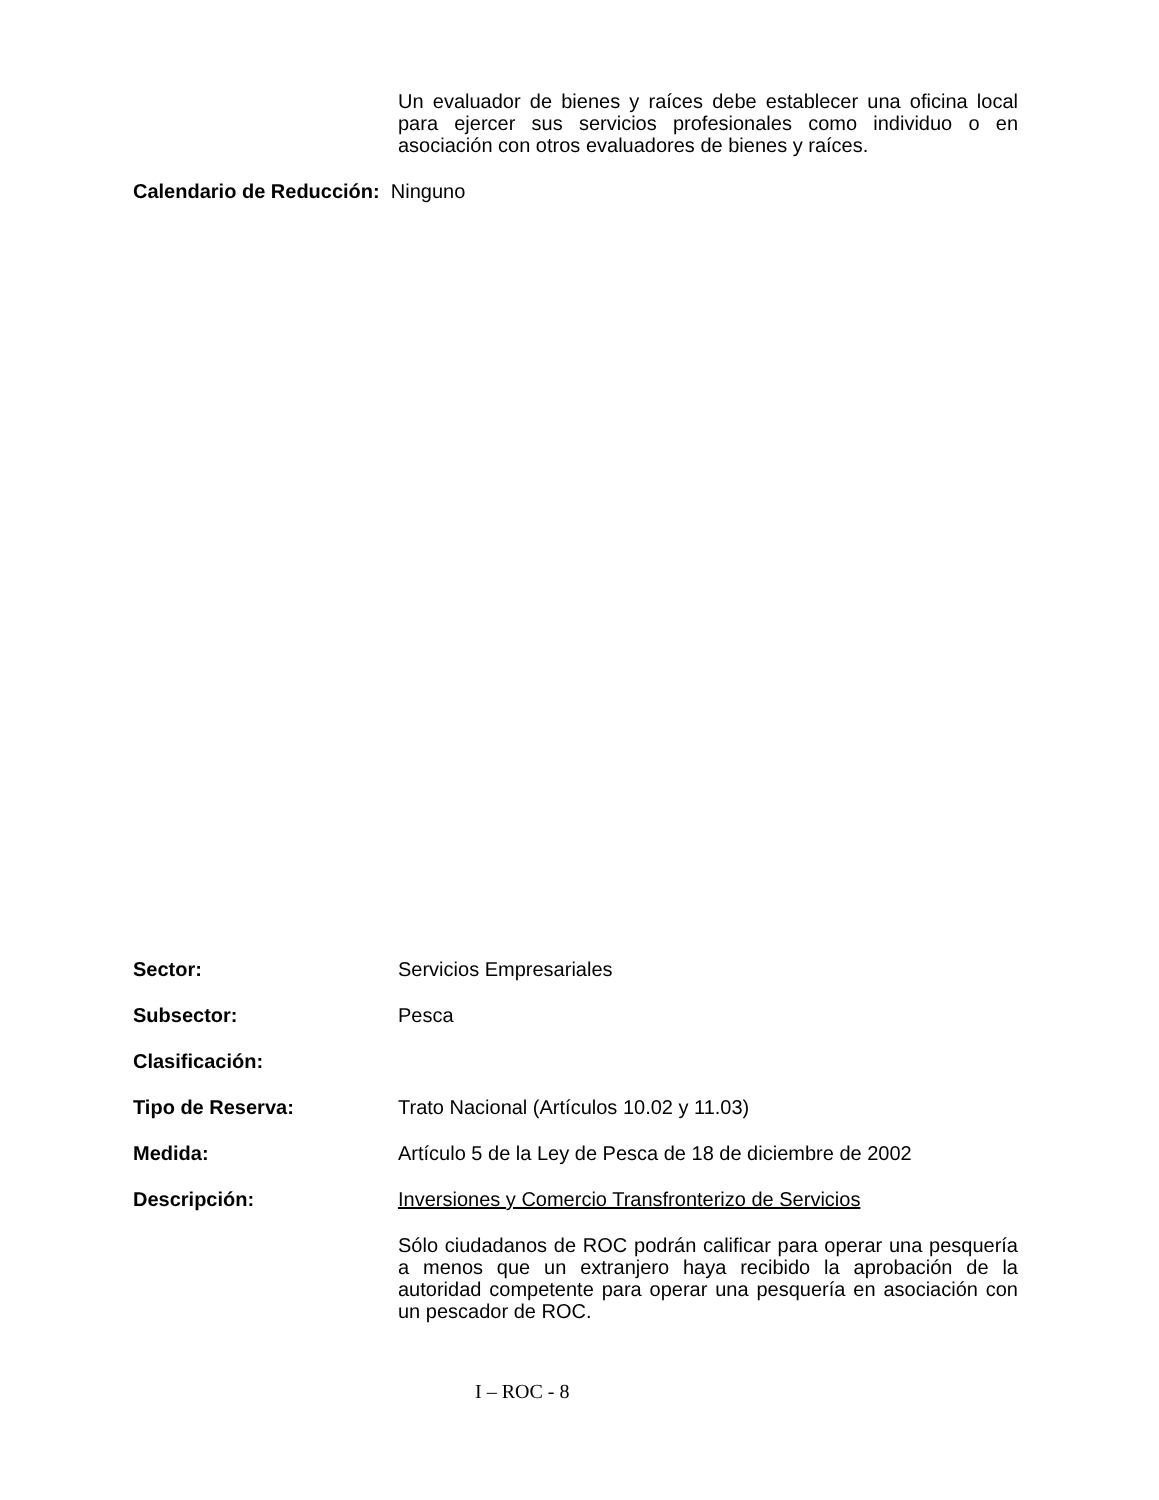Un evaluador de bienes y raíces debe establecer una oficina local para ejercer sus servicios profesionales como individuo o en asociación con otros evaluadores de bienes y raíces.
Calendario de Reducción: Ninguno
Sector: Servicios Empresariales
Subsector: Pesca
Clasificación:
Tipo de Reserva: Trato Nacional (Artículos 10.02 y 11.03)
Medida: Artículo 5 de la Ley de Pesca de 18 de diciembre de 2002
Descripción: Inversiones y Comercio Transfronterizo de Servicios
Sólo ciudadanos de ROC podrán calificar para operar una pesquería a menos que un extranjero haya recibido la aprobación de la autoridad competente para operar una pesquería en asociación con un pescador de ROC.
I – ROC - 8